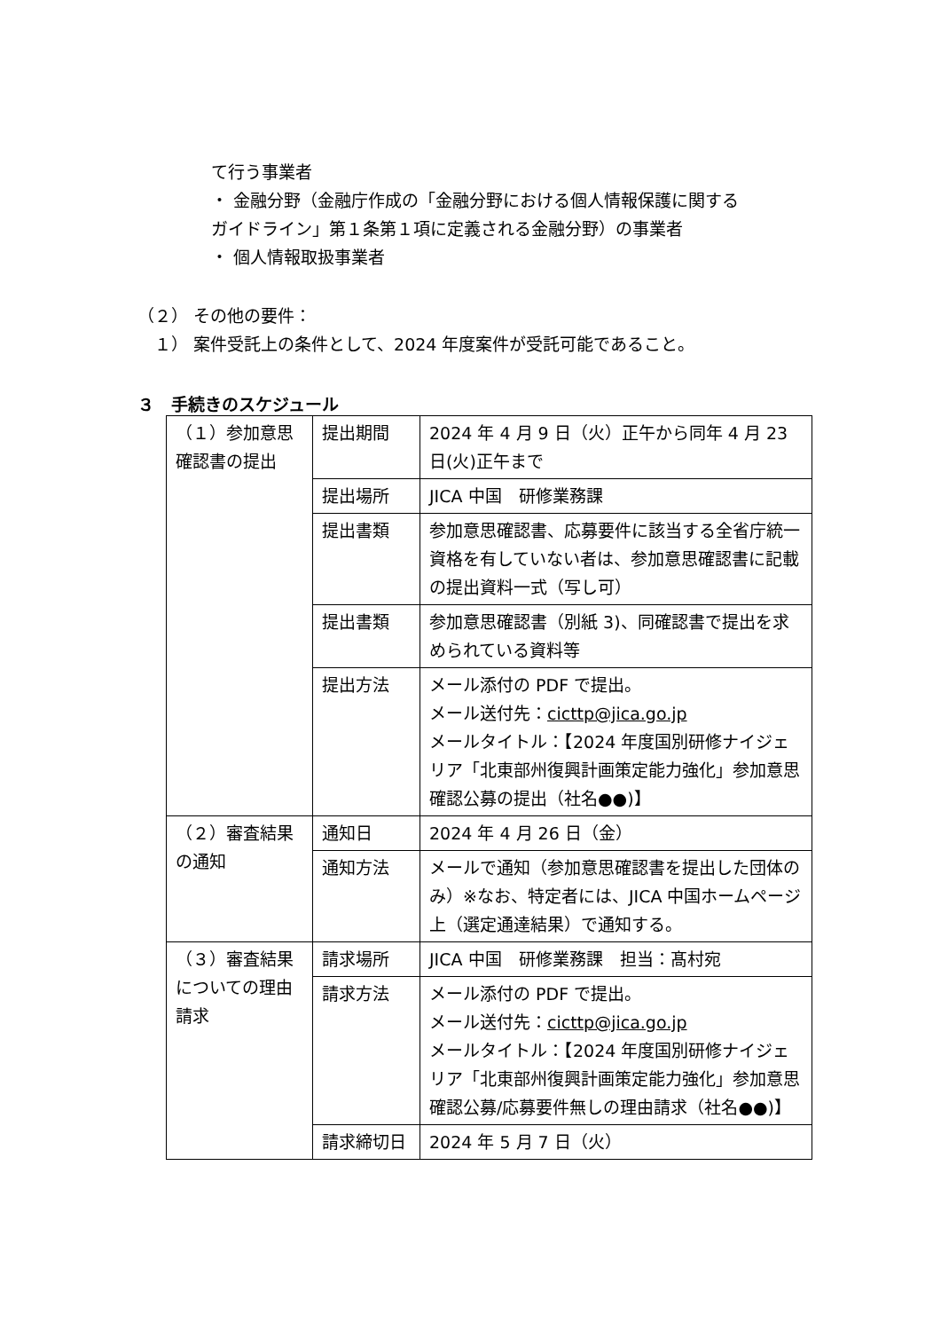て行う事業者
・ 金融分野（金融庁作成の「金融分野における個人情報保護に関する
ガイドライン」第１条第１項に定義される金融分野）の事業者
・ 個人情報取扱事業者
（２） その他の要件：
　１） 案件受託上の条件として、2024 年度案件が受託可能であること。
３　手続きのスケジュール
| （１）参加意思確認書の提出 | 提出期間 | 2024 年 4 月 9 日（火）正午から同年 4 月 23 日(火)正午まで |
| | 提出場所 | JICA 中国 研修業務課 |
| | 提出書類 | 参加意思確認書、応募要件に該当する全省庁統一資格を有していない者は、参加意思確認書に記載の提出資料一式（写し可） |
| | 提出書類 | 参加意思確認書（別紙 3)、同確認書で提出を求められている資料等 |
| | 提出方法 | メール添付の PDF で提出。 メール送付先： cicttp@jica.go.jp メールタイトル：【2024 年度国別研修ナイジェリア「北東部州復興計画策定能力強化」参加意思確認公募の提出（社名●●)】 |
| （２）審査結果の通知 | 通知日 | 2024 年 4 月 26 日（金） |
| | 通知方法 | メールで通知（参加意思確認書を提出した団体のみ）※なお、特定者には、JICA 中国ホームページ上（選定通達結果）で通知する。 |
| （３）審査結果についての理由請求 | 請求場所 | JICA 中国 研修業務課 担当：髙村宛 |
| | 請求方法 | メール添付の PDF で提出。 メール送付先： cicttp@jica.go.jp メールタイトル：【2024 年度国別研修ナイジェリア「北東部州復興計画策定能力強化」参加意思確認公募/応募要件無しの理由請求（社名●●)】 |
| | 請求締切日 | 2024 年 5 月 7 日（火） |